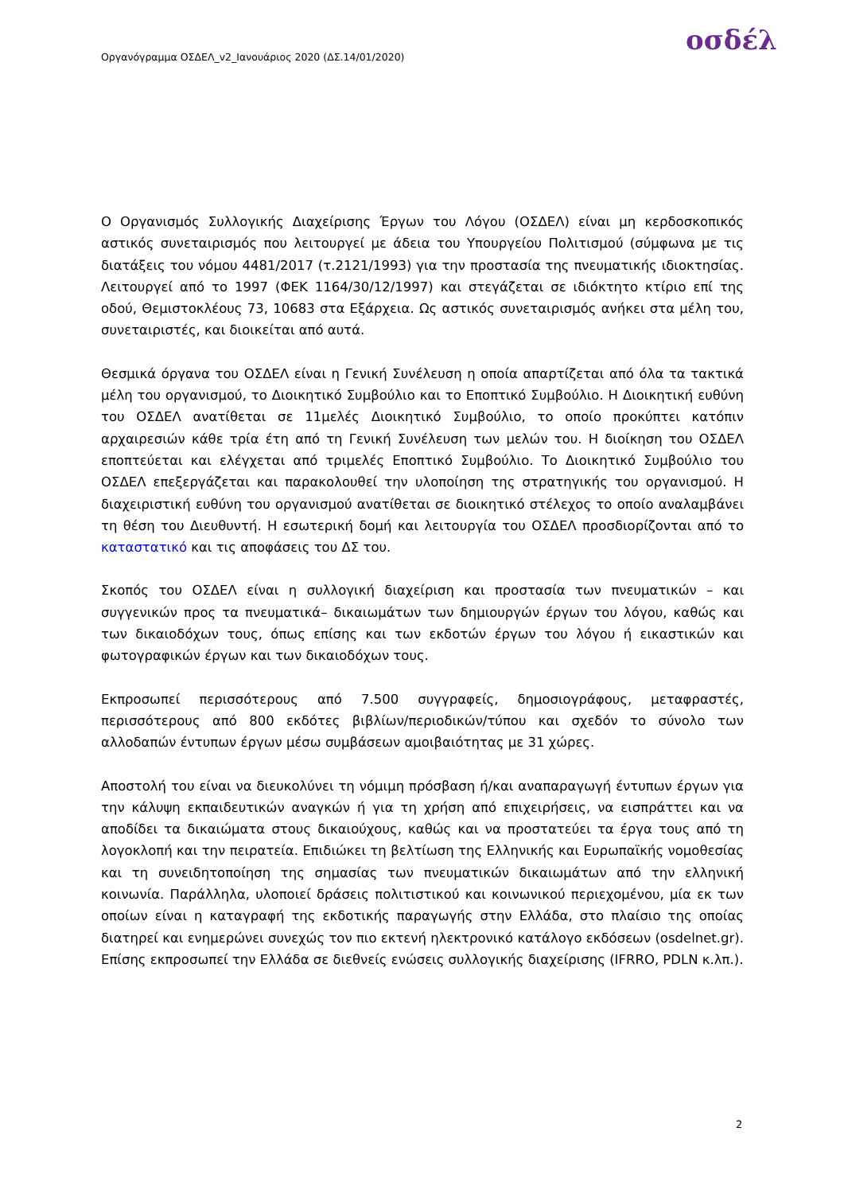οσδέλ
Οργανόγραμμα ΟΣΔΕΛ_v2_Ιανουάριος 2020 (ΔΣ.14/01/2020)
Ο Οργανισμός Συλλογικής Διαχείρισης Έργων του Λόγου (ΟΣΔΕΛ) είναι μη κερδοσκοπικός αστικός συνεταιρισμός που λειτουργεί με άδεια του Υπουργείου Πολιτισμού (σύμφωνα με τις διατάξεις του νόμου 4481/2017 (τ.2121/1993) για την προστασία της πνευματικής ιδιοκτησίας. Λειτουργεί από το 1997 (ΦΕΚ 1164/30/12/1997) και στεγάζεται σε ιδιόκτητο κτίριο επί της οδού, Θεμιστοκλέους 73, 10683 στα Εξάρχεια. Ως αστικός συνεταιρισμός ανήκει στα μέλη του, συνεταιριστές, και διοικείται από αυτά.
Θεσμικά όργανα του ΟΣΔΕΛ είναι η Γενική Συνέλευση η οποία απαρτίζεται από όλα τα τακτικά μέλη του οργανισμού, το Διοικητικό Συμβούλιο και το Εποπτικό Συμβούλιο. Η Διοικητική ευθύνη του ΟΣΔΕΛ ανατίθεται σε 11μελές Διοικητικό Συμβούλιο, το οποίο προκύπτει κατόπιν αρχαιρεσιών κάθε τρία έτη από τη Γενική Συνέλευση των μελών του. Η διοίκηση του ΟΣΔΕΛ εποπτεύεται και ελέγχεται από τριμελές Εποπτικό Συμβούλιο. Το Διοικητικό Συμβούλιο του ΟΣΔΕΛ επεξεργάζεται και παρακολουθεί την υλοποίηση της στρατηγικής του οργανισμού. Η διαχειριστική ευθύνη του οργανισμού ανατίθεται σε διοικητικό στέλεχος το οποίο αναλαμβάνει τη θέση του Διευθυντή. Η εσωτερική δομή και λειτουργία του ΟΣΔΕΛ προσδιορίζονται από το καταστατικό και τις αποφάσεις του ΔΣ του.
Σκοπός του ΟΣΔΕΛ είναι η συλλογική διαχείριση και προστασία των πνευματικών – και συγγενικών προς τα πνευματικά– δικαιωμάτων των δημιουργών έργων του λόγου, καθώς και των δικαιοδόχων τους, όπως επίσης και των εκδοτών έργων του λόγου ή εικαστικών και φωτογραφικών έργων και των δικαιοδόχων τους.
Εκπροσωπεί περισσότερους από 7.500 συγγραφείς, δημοσιογράφους, μεταφραστές, περισσότερους από 800 εκδότες βιβλίων/περιοδικών/τύπου και σχεδόν το σύνολο των αλλοδαπών έντυπων έργων μέσω συμβάσεων αμοιβαιότητας με 31 χώρες.
Αποστολή του είναι να διευκολύνει τη νόμιμη πρόσβαση ή/και αναπαραγωγή έντυπων έργων για την κάλυψη εκπαιδευτικών αναγκών ή για τη χρήση από επιχειρήσεις, να εισπράττει και να αποδίδει τα δικαιώματα στους δικαιούχους, καθώς και να προστατεύει τα έργα τους από τη λογοκλοπή και την πειρατεία. Επιδιώκει τη βελτίωση της Ελληνικής και Ευρωπαϊκής νομοθεσίας και τη συνειδητοποίηση της σημασίας των πνευματικών δικαιωμάτων από την ελληνική κοινωνία. Παράλληλα, υλοποιεί δράσεις πολιτιστικού και κοινωνικού περιεχομένου, μία εκ των οποίων είναι η καταγραφή της εκδοτικής παραγωγής στην Ελλάδα, στο πλαίσιο της οποίας διατηρεί και ενημερώνει συνεχώς τον πιο εκτενή ηλεκτρονικό κατάλογο εκδόσεων (osdelnet.gr). Επίσης εκπροσωπεί την Ελλάδα σε διεθνείς ενώσεις συλλογικής διαχείρισης (IFRRO, PDLN κ.λπ.).
2